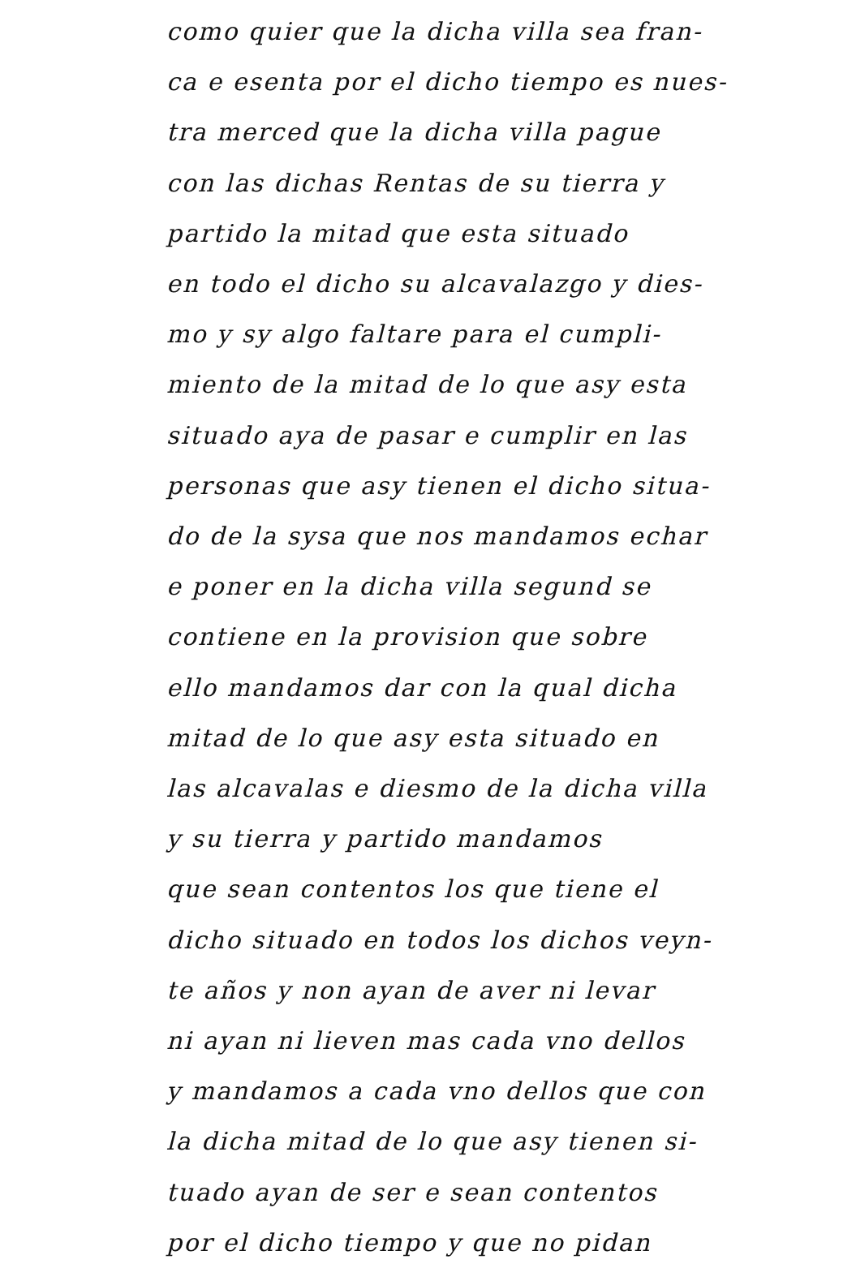como quier que la dicha villa sea fran-
ca e esenta por el dicho tiempo es nues-
tra merced que la dicha villa pague
con las dichas Rentas de su tierra y
partido la mitad que esta situado
en todo el dicho su alcavalazgo y dies-
mo y sy algo faltare para el cumpli-
miento de la mitad de lo que asy esta
situado aya de pasar e cumplir en las
personas que asy tienen el dicho situa-
do de la sysa que nos mandamos echar
e poner en la dicha villa segund se
contiene en la provision que sobre
ello mandamos dar con la qual dicha
mitad de lo que asy esta situado en
las alcavalas e diesmo de la dicha villa
y su tierra y partido mandamos
que sean contentos los que tiene el
dicho situado en todos los dichos veyn-
te años y non ayan de aver ni levar
ni ayan ni lieven mas cada vno dellos
y mandamos a cada vno dellos que con
la dicha mitad de lo que asy tienen si-
tuado ayan de ser e sean contentos
por el dicho tiempo y que no pidan